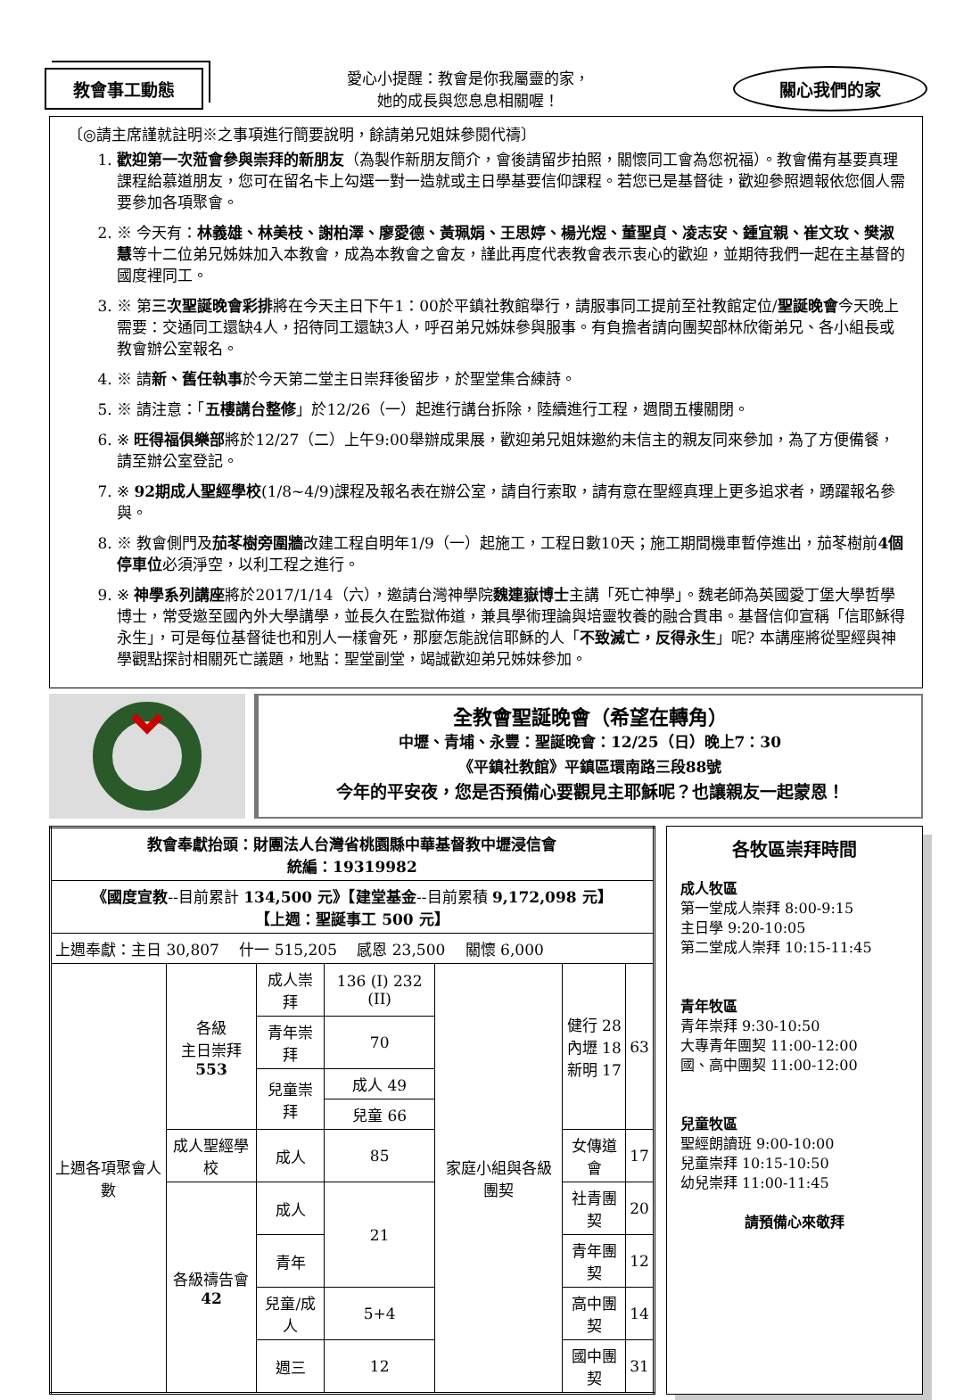教會事工動態
愛心小提醒：教會是你我屬靈的家，
她的成長與您息息相關喔！
關心我們的家
〔◎請主席謹就註明※之事項進行簡要說明，餘請弟兄姐妹參閱代禱〕
1. 歡迎第一次蒞會參與崇拜的新朋友（為製作新朋友簡介，會後請留步拍照，關懷同工會為您祝福）。教會備有基要真理課程給慕道朋友，您可在留名卡上勾選一對一造就或主日學基要信仰課程。若您已是基督徒，歡迎參照週報依您個人需要參加各項聚會。
2. ※ 今天有：林義雄、林美枝、謝柏澤、廖愛德、黃珮娟、王思婷、楊光煜、董聖貞、凌志安、鍾宜親、崔文玫、樊淑慧等十二位弟兄姊妹加入本教會，成為本教會之會友，謹此再度代表教會表示衷心的歡迎，並期待我們一起在主基督的國度裡同工。
3. ※ 第三次聖誕晚會彩排將在今天主日下午1：00於平鎮社教館舉行，請服事同工提前至社教館定位/聖誕晚會今天晚上需要：交通同工還缺4人，招待同工還缺3人，呼召弟兄姊妹參與服事。有負擔者請向團契部林欣衛弟兄、各小組長或教會辦公室報名。
4. ※ 請新、舊任執事於今天第二堂主日崇拜後留步，於聖堂集合練詩。
5. ※ 請注意：「五樓講台整修」於12/26（一）起進行講台拆除，陸續進行工程，週間五樓關閉。
6. ※ 旺得福俱樂部將於12/27（二）上午9:00舉辦成果展，歡迎弟兄姐妹邀約未信主的親友同來參加，為了方便備餐，請至辦公室登記。
7. ※ 92期成人聖經學校(1/8~4/9)課程及報名表在辦公室，請自行索取，請有意在聖經真理上更多追求者，踴躍報名參與。
8. ※ 教會側門及茄苳樹旁圍牆改建工程自明年1/9（一）起施工，工程日數10天；施工期間機車暫停進出，茄苳樹前4個停車位必須淨空，以利工程之進行。
9. ※ 神學系列講座將於2017/1/14（六），邀請台灣神學院魏連嶽博士主講「死亡神學」。魏老師為英國愛丁堡大學哲學博士，常受邀至國內外大學講學，並長久在監獄佈道，兼具學術理論與培靈牧養的融合貫串。基督信仰宣稱「信耶穌得永生」，可是每位基督徒也和別人一樣會死，那麼怎能說信耶穌的人「不致滅亡，反得永生」呢? 本講座將從聖經與神學觀點探討相關死亡議題，地點：聖堂副堂，竭誠歡迎弟兄姊妹參加。
全教會聖誕晚會（希望在轉角）
中壢、青埔、永豐：聖誕晚會：12/25（日）晚上7：30
《平鎮社教館》平鎮區環南路三段88號
今年的平安夜，您是否預備心要觀見主耶穌呢？也讓親友一起蒙恩！
| 教會奉獻抬頭：財團法人台灣省桃園縣中華基督教中壢浸信會 統編：19319982 | | | | | | |
| 《國度宣教 --目前累計 134,500 元》【建堂基金 --目前累積 9,172,098 元】 【上週：聖誕事工 500 元】 | | | | | | |
| 上週奉獻：主日 30,807 什一 515,205 感恩 23,500 關懷 6,000 | | | | | | |
| 上週各項聚會人數 | 各級 主日崇拜 553 | 成人崇拜 | 136 (I) 232 (II) | 家庭小組與各級團契 | 健行 28 內壢 18 新明 17 | 63 |
| | | 青年崇拜 | 70 | | | |
| | | 兒童崇拜 | 成人 49 | | | |
| | | | 兒童 66 | | | |
| | 成人聖經學校 | 成人 | 85 | | 女傳道會 | 17 |
| | 各級禱告會 42 | 成人 | 21 | | 社青團契 | 20 |
| | | 青年 | | | 青年團契 | 12 |
| | | 兒童/成人 | 5+4 | | 高中團契 | 14 |
| | | 週三 | 12 | | 國中團契 | 31 |
各牧區崇拜時間
成人牧區
第一堂成人崇拜 8:00-9:15
主日學 9:20-10:05
第二堂成人崇拜 10:15-11:45
青年牧區
青年崇拜 9:30-10:50
大專青年團契 11:00-12:00
國、高中團契 11:00-12:00
兒童牧區
聖經朗讀班 9:00-10:00
兒童崇拜 10:15-10:50
幼兒崇拜 11:00-11:45
請預備心來敬拜